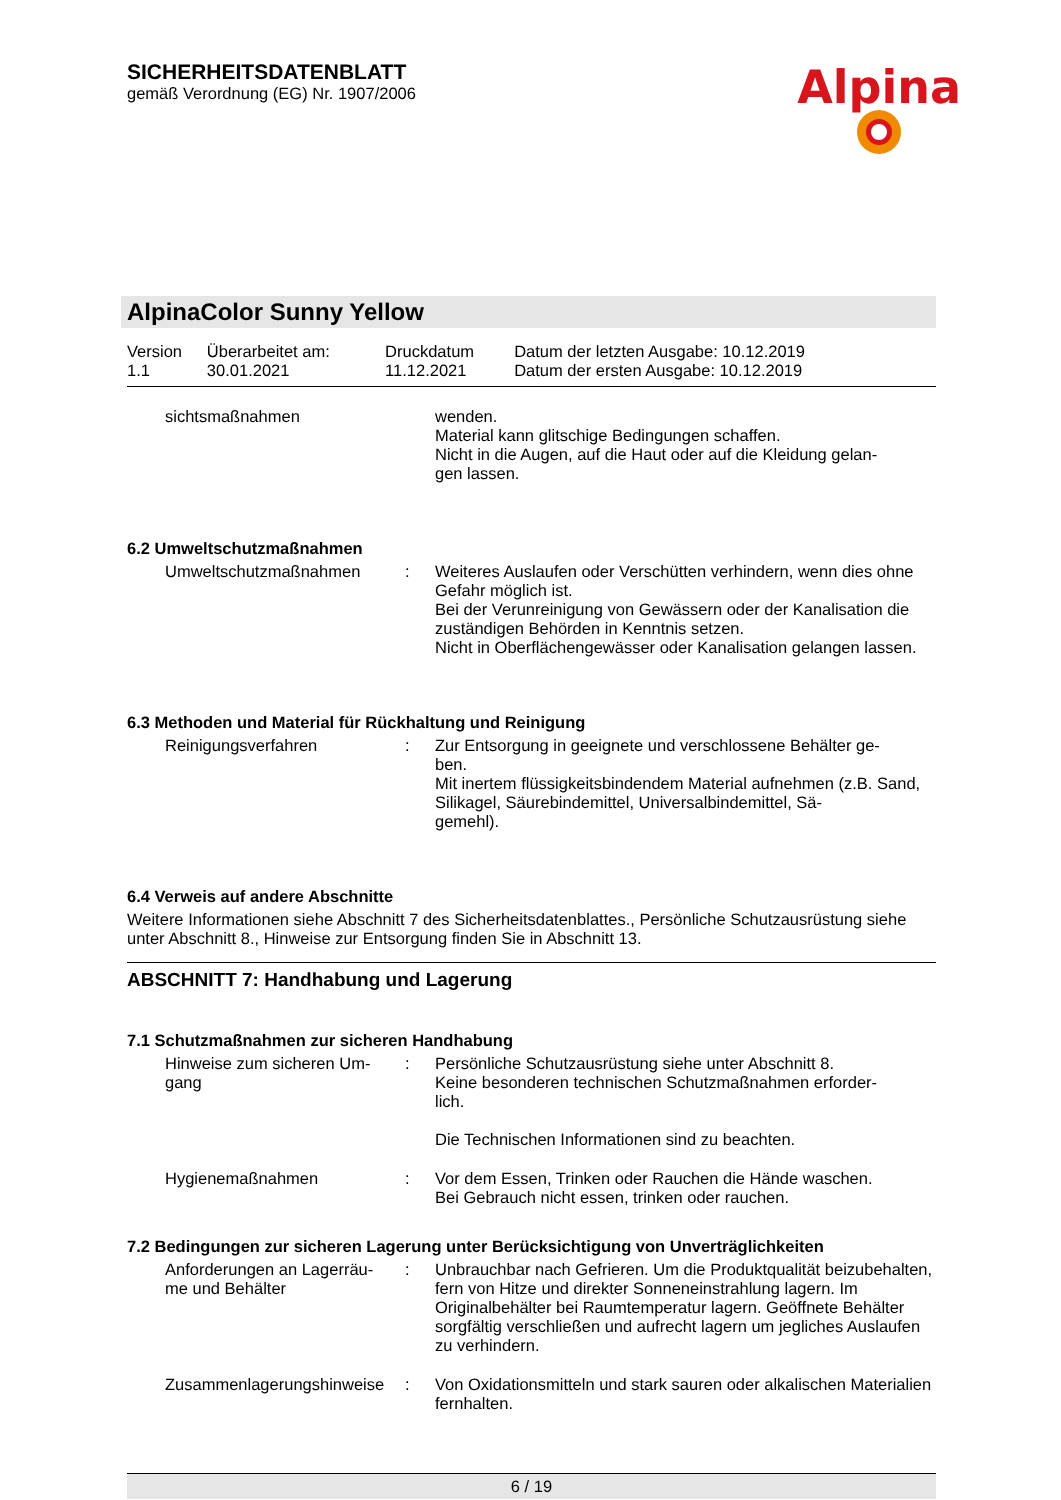SICHERHEITSDATENBLATT
gemäß Verordnung (EG) Nr. 1907/2006
Alpina
AlpinaColor Sunny Yellow
| Version 1.1 | Überarbeitet am: 30.01.2021 | Druckdatum 11.12.2021 | Datum der letzten Ausgabe: 10.12.2019 Datum der ersten Ausgabe: 10.12.2019 |
| sichtsmaßnahmen | | wenden. Material kann glitschige Bedingungen schaffen. Nicht in die Augen, auf die Haut oder auf die Kleidung gelan- gen lassen. |
6.2 Umweltschutzmaßnahmen
| Umweltschutzmaßnahmen | : | Weiteres Auslaufen oder Verschütten verhindern, wenn dies ohne Gefahr möglich ist. Bei der Verunreinigung von Gewässern oder der Kanalisation die zuständigen Behörden in Kenntnis setzen. Nicht in Oberflächengewässer oder Kanalisation gelangen lassen. |
6.3 Methoden und Material für Rückhaltung und Reinigung
| Reinigungsverfahren | : | Zur Entsorgung in geeignete und verschlossene Behälter ge- ben. Mit inertem flüssigkeitsbindendem Material aufnehmen (z.B. Sand, Silikagel, Säurebindemittel, Universalbindemittel, Sä- gemehl). |
6.4 Verweis auf andere Abschnitte
Weitere Informationen siehe Abschnitt 7 des Sicherheitsdatenblattes., Persönliche Schutzausrüstung siehe unter Abschnitt 8., Hinweise zur Entsorgung finden Sie in Abschnitt 13.
ABSCHNITT 7: Handhabung und Lagerung
7.1 Schutzmaßnahmen zur sicheren Handhabung
| Hinweise zum sicheren Um- gang | : | Persönliche Schutzausrüstung siehe unter Abschnitt 8. Keine besonderen technischen Schutzmaßnahmen erforder- lich. Die Technischen Informationen sind zu beachten. |
| Hygienemaßnahmen | : | Vor dem Essen, Trinken oder Rauchen die Hände waschen. Bei Gebrauch nicht essen, trinken oder rauchen. |
7.2 Bedingungen zur sicheren Lagerung unter Berücksichtigung von Unverträglichkeiten
| Anforderungen an Lagerräu- me und Behälter | : | Unbrauchbar nach Gefrieren. Um die Produktqualität beizubehalten, fern von Hitze und direkter Sonneneinstrahlung lagern. Im Originalbehälter bei Raumtemperatur lagern. Geöffnete Behälter sorgfältig verschließen und aufrecht lagern um jegliches Auslaufen zu verhindern. |
| Zusammenlagerungshinweise | : | Von Oxidationsmitteln und stark sauren oder alkalischen Materialien fernhalten. |
6 / 19